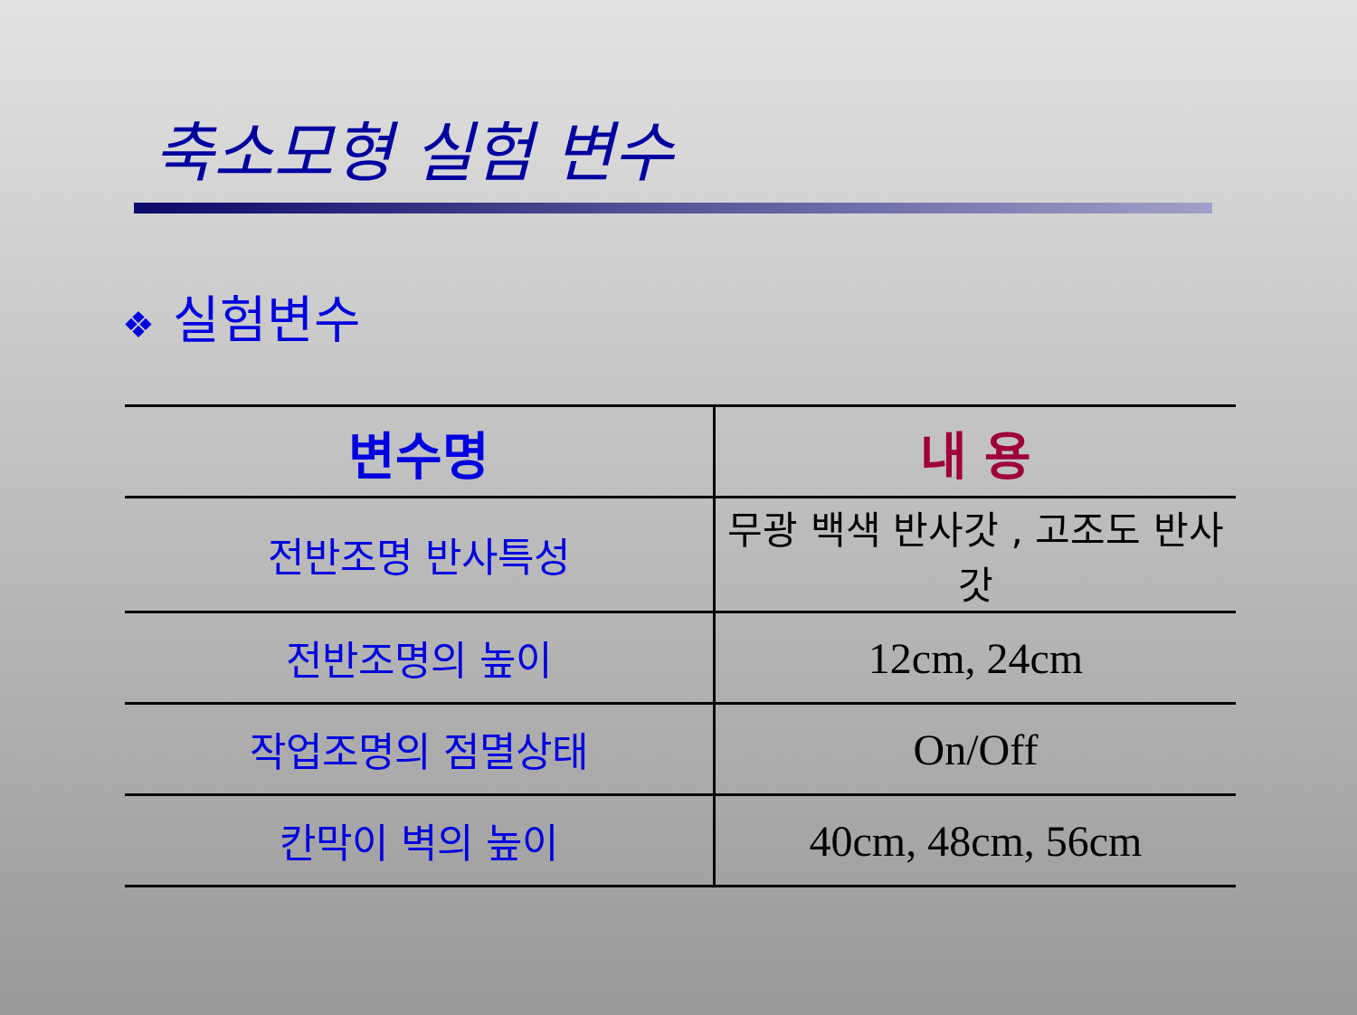축소모형 실험 변수
❖ 실험변수
| 변수명 | 내 용 |
| --- | --- |
| 전반조명 반사특성 | 무광 백색 반사갓 , 고조도 반사갓 |
| 전반조명의 높이 | 12cm, 24cm |
| 작업조명의 점멸상태 | On/Off |
| 칸막이 벽의 높이 | 40cm, 48cm, 56cm |